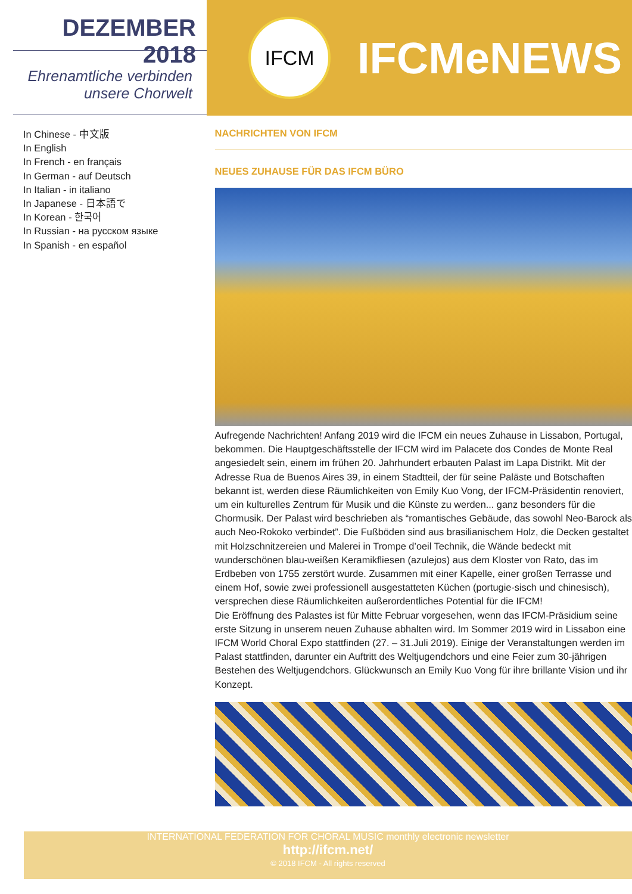DEZEMBER 2018
Ehrenamtliche verbinden
unsere Chorwelt
IFCM
IFCMeNEWS
In Chinese - 中文版
In English
In French - en français
In German - auf Deutsch
In Italian - in italiano
In Japanese - 日本語で
In Korean - 한국어
In Russian - на русском языке
In Spanish - en español
NACHRICHTEN VON IFCM
NEUES ZUHAUSE FÜR DAS IFCM BÜRO
Aufregende Nachrichten! Anfang 2019 wird die IFCM ein neues Zuhause in Lissabon, Portugal, bekommen. Die Hauptgeschäftsstelle der IFCM wird im Palacete dos Condes de Monte Real angesiedelt sein, einem im frühen 20. Jahrhundert erbauten Palast im Lapa Distrikt. Mit der Adresse Rua de Buenos Aires 39, in einem Stadtteil, der für seine Paläste und Botschaften bekannt ist, werden diese Räumlichkeiten von Emily Kuo Vong, der IFCM-Präsidentin renoviert, um ein kulturelles Zentrum für Musik und die Künste zu werden... ganz besonders für die Chormusik. Der Palast wird beschrieben als “romantisches Gebäude, das sowohl Neo-Barock als auch Neo-Rokoko verbindet”. Die Fußböden sind aus brasilianischem Holz, die Decken gestaltet mit Holzschnitzereien und Malerei in Trompe d’oeil Technik, die Wände bedeckt mit wunderschönen blau-weißen Keramikfliesen (azulejos) aus dem Kloster von Rato, das im Erdbeben von 1755 zerstört wurde. Zusammen mit einer Kapelle, einer großen Terrasse und einem Hof, sowie zwei professionell ausgestatteten Küchen (portugie-sisch und chinesisch), versprechen diese Räumlichkeiten außerordentliches Potential für die IFCM!
Die Eröffnung des Palastes ist für Mitte Februar vorgesehen, wenn das IFCM-Präsidium seine erste Sitzung in unserem neuen Zuhause abhalten wird. Im Sommer 2019 wird in Lissabon eine IFCM World Choral Expo stattfinden (27. – 31.Juli 2019). Einige der Veranstaltungen werden im Palast stattfinden, darunter ein Auftritt des Weltjugendchors und eine Feier zum 30-jährigen Bestehen des Weltjugendchors. Glückwunsch an Emily Kuo Vong für ihre brillante Vision und ihr Konzept.
INTERNATIONAL FEDERATION FOR CHORAL MUSIC monthly electronic newsletter
http://ifcm.net/
© 2018 IFCM - All rights reserved